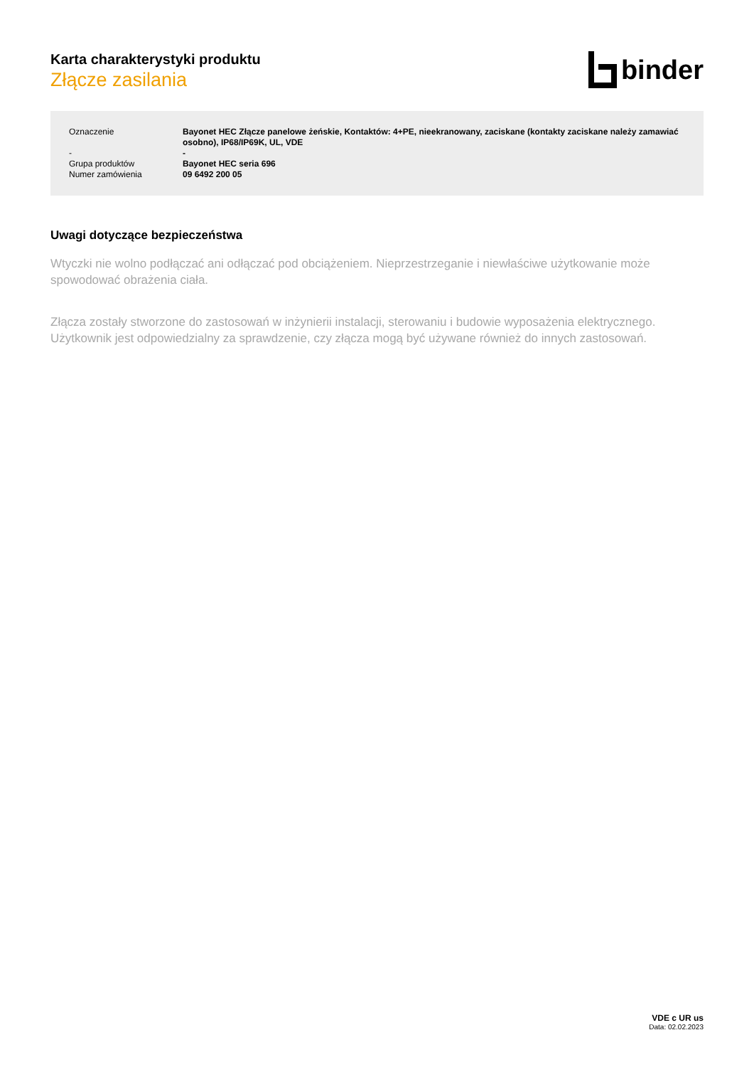Karta charakterystyki produktu
Złącze zasilania
binder
| Oznaczenie | Bayonet HEC Złącze panelowe żeńskie, Kontaktów: 4+PE, nieekranowany, zaciskane (kontakty zaciskane należy zamawiać osobno), IP68/IP69K, UL, VDE |
| - | - |
| Grupa produktów | Bayonet HEC seria 696 |
| Numer zamówienia | 09 6492 200 05 |
Uwagi dotyczące bezpieczeństwa
Wtyczki nie wolno podłączać ani odłączać pod obciążeniem. Nieprzestrzeganie i niewłaściwe użytkowanie może spowodować obrażenia ciała.
Złącza zostały stworzone do zastosowań w inżynierii instalacji, sterowaniu i budowie wyposażenia elektrycznego. Użytkownik jest odpowiedzialny za sprawdzenie, czy złącza mogą być używane również do innych zastosowań.
VDE c UR us
Data: 02.02.2023